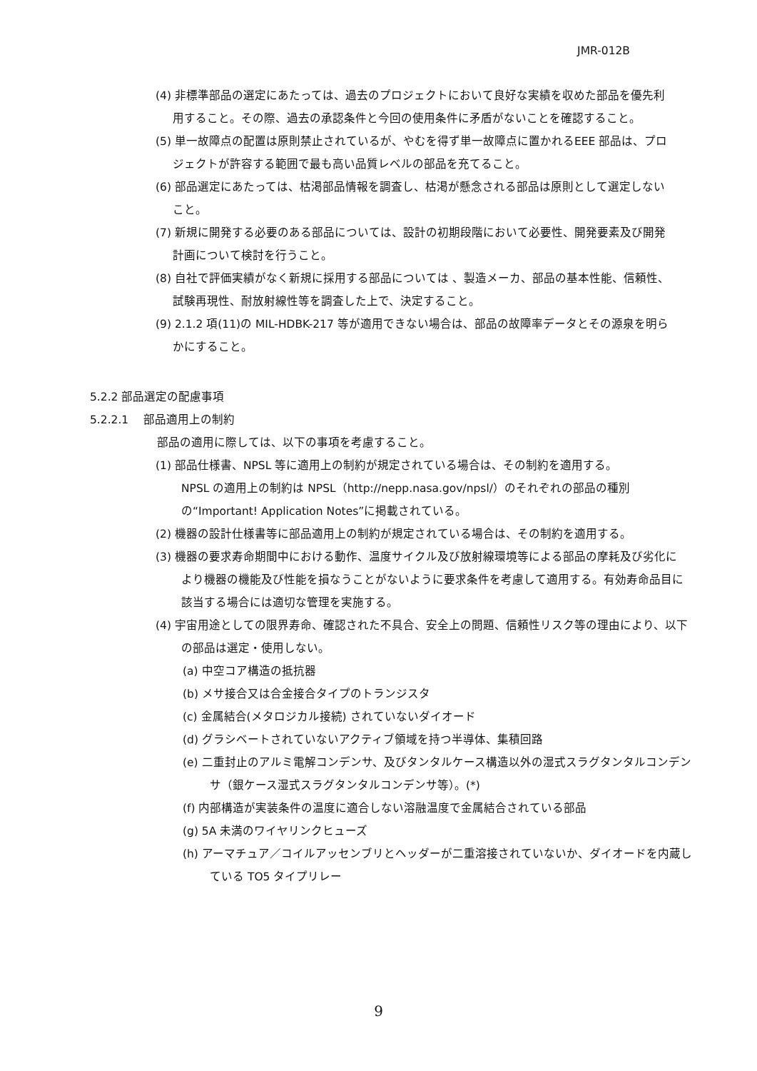JMR-012B
(4) 非標準部品の選定にあたっては、過去のプロジェクトにおいて良好な実績を収めた部品を優先利用すること。その際、過去の承認条件と今回の使用条件に矛盾がないことを確認すること。
(5) 単一故障点の配置は原則禁止されているが、やむを得ず単一故障点に置かれるEEE 部品は、プロジェクトが許容する範囲で最も高い品質レベルの部品を充てること。
(6) 部品選定にあたっては、枯渇部品情報を調査し、枯渇が懸念される部品は原則として選定しないこと。
(7) 新規に開発する必要のある部品については、設計の初期段階において必要性、開発要素及び開発計画について検討を行うこと。
(8) 自社で評価実績がなく新規に採用する部品については 、製造メーカ、部品の基本性能、信頼性、試験再現性、耐放射線性等を調査した上で、決定すること。
(9) 2.1.2 項(11)の MIL-HDBK-217 等が適用できない場合は、部品の故障率データとその源泉を明らかにすること。
5.2.2 部品選定の配慮事項
5.2.2.1　 部品適用上の制約
部品の適用に際しては、以下の事項を考慮すること。
(1) 部品仕様書、NPSL 等に適用上の制約が規定されている場合は、その制約を適用する。
NPSL の適用上の制約は NPSL（http://nepp.nasa.gov/npsl/）のそれぞれの部品の種別の“Important! Application Notes”に掲載されている。
(2) 機器の設計仕様書等に部品適用上の制約が規定されている場合は、その制約を適用する。
(3) 機器の要求寿命期間中における動作、温度サイクル及び放射線環境等による部品の摩耗及び劣化により機器の機能及び性能を損なうことがないように要求条件を考慮して適用する。有効寿命品目に該当する場合には適切な管理を実施する。
(4) 宇宙用途としての限界寿命、確認された不具合、安全上の問題、信頼性リスク等の理由により、以下の部品は選定・使用しない。
(a) 中空コア構造の抵抗器
(b) メサ接合又は合金接合タイプのトランジスタ
(c) 金属結合(メタロジカル接続) されていないダイオード
(d) グラシベートされていないアクティブ領域を持つ半導体、集積回路
(e) 二重封止のアルミ電解コンデンサ、及びタンタルケース構造以外の湿式スラグタンタルコンデンサ（銀ケース湿式スラグタンタルコンデンサ等）。(*)
(f) 内部構造が実装条件の温度に適合しない溶融温度で金属結合されている部品
(g) 5A 未満のワイヤリンクヒューズ
(h) アーマチュア／コイルアッセンブリとヘッダーが二重溶接されていないか、ダイオードを内蔵している TO5 タイプリレー
9